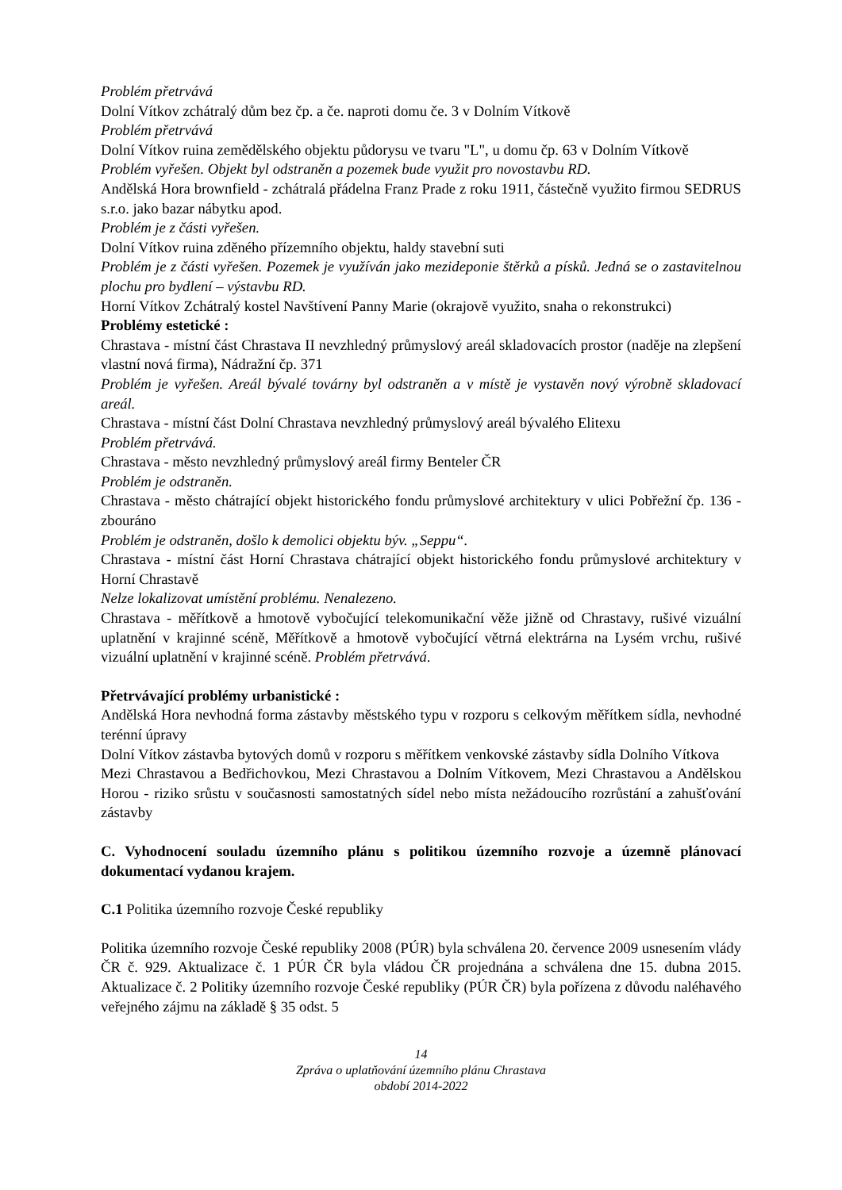Problém přetrvává
Dolní Vítkov zchátralý dům bez čp. a če. naproti domu če. 3 v Dolním Vítkově
Problém přetrvává
Dolní Vítkov ruina zemědělského objektu půdorysu ve tvaru "L", u domu čp. 63 v Dolním Vítkově
Problém vyřešen. Objekt byl odstraněn a pozemek bude využit pro novostavbu RD.
Andělská Hora brownfield - zchátralá přádelna Franz Prade z roku 1911, částečně využito firmou SEDRUS s.r.o. jako bazar nábytku apod.
Problém je z části vyřešen.
Dolní Vítkov ruina zděného přízemního objektu, haldy stavební suti
Problém je z části vyřešen. Pozemek je využíván jako mezideponie štěrků a písků. Jedná se o zastavitelnou plochu pro bydlení – výstavbu RD.
Horní Vítkov Zchátralý kostel Navštívení Panny Marie (okrajově využito, snaha o rekonstrukci)
Problémy estetické :
Chrastava - místní část Chrastava II nevzhledný průmyslový areál skladovacích prostor (naděje na zlepšení vlastní nová firma), Nádražní čp. 371
Problém je vyřešen. Areál bývalé továrny byl odstraněn a v místě je vystavěn nový výrobně skladovací areál.
Chrastava - místní část Dolní Chrastava nevzhledný průmyslový areál bývalého Elitexu
Problém přetrvává.
Chrastava - město nevzhledný průmyslový areál firmy Benteler ČR
Problém je odstraněn.
Chrastava - město chátrající objekt historického fondu průmyslové architektury v ulici Pobřežní čp. 136 - zbouráno
Problém je odstraněn, došlo k demolici objektu býv. „Seppu“.
Chrastava - místní část Horní Chrastava chátrající objekt historického fondu průmyslové architektury v Horní Chrastavě
Nelze lokalizovat umístění problému. Nenalezeno.
Chrastava - měřítkově a hmotově vybočující telekomunikační věže jižně od Chrastavy, rušivé vizuální uplatnění v krajinné scéně, Měřítkově a hmotově vybočující větrná elektrárna na Lysém vrchu, rušivé vizuální uplatnění v krajinné scéně. Problém přetrvává.
Přetrvávající problémy urbanistické :
Andělská Hora nevhodná forma zástavby městského typu v rozporu s celkovým měřítkem sídla, nevhodné terénní úpravy
Dolní Vítkov zástavba bytových domů v rozporu s měřítkem venkovské zástavby sídla Dolního Vítkova
Mezi Chrastavou a Bedřichovkou, Mezi Chrastavou a Dolním Vítkovem, Mezi Chrastavou a Andělskou Horou - riziko srůstu v současnosti samostatných sídel nebo místa nežádoucího rozrůstání a zahušťování zástavby
C. Vyhodnocení souladu územního plánu s politikou územního rozvoje a územně plánovací dokumentací vydanou krajem.
C.1 Politika územního rozvoje České republiky
Politika územního rozvoje České republiky 2008 (PÚR) byla schválena 20. července 2009 usnesením vlády ČR č. 929. Aktualizace č. 1 PÚR ČR byla vládou ČR projednána a schválena dne 15. dubna 2015. Aktualizace č. 2 Politiky územního rozvoje České republiky (PÚR ČR) byla pořízena z důvodu naléhavého veřejného zájmu na základě § 35 odst. 5
14
Zpráva o uplatňování územního plánu Chrastava
období 2014-2022